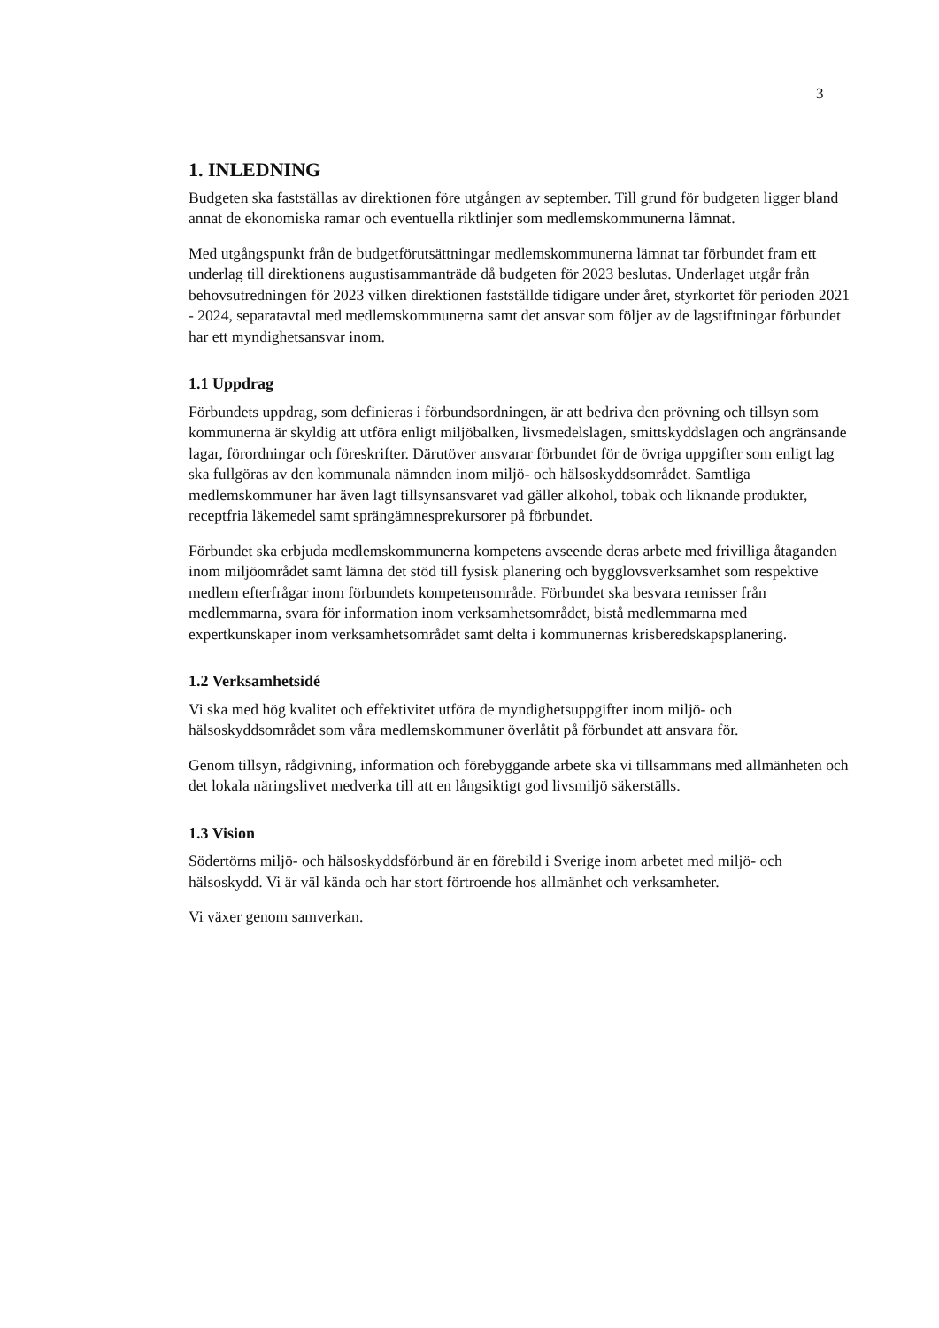3
1. INLEDNING
Budgeten ska fastställas av direktionen före utgången av september. Till grund för budgeten ligger bland annat de ekonomiska ramar och eventuella riktlinjer som medlemskommunerna lämnat.
Med utgångspunkt från de budgetförutsättningar medlemskommunerna lämnat tar förbundet fram ett underlag till direktionens augustisammanträde då budgeten för 2023 beslutas. Underlaget utgår från behovsutredningen för 2023 vilken direktionen fastställde tidigare under året, styrkortet för perioden 2021 - 2024, separatavtal med medlemskommunerna samt det ansvar som följer av de lagstiftningar förbundet har ett myndighetsansvar inom.
1.1 Uppdrag
Förbundets uppdrag, som definieras i förbundsordningen, är att bedriva den prövning och tillsyn som kommunerna är skyldig att utföra enligt miljöbalken, livsmedelslagen, smittskyddslagen och angränsande lagar, förordningar och föreskrifter. Därutöver ansvarar förbundet för de övriga uppgifter som enligt lag ska fullgöras av den kommunala nämnden inom miljö- och hälsoskyddsområdet. Samtliga medlemskommuner har även lagt tillsynsansvaret vad gäller alkohol, tobak och liknande produkter, receptfria läkemedel samt sprängämnesprekursorer på förbundet.
Förbundet ska erbjuda medlemskommunerna kompetens avseende deras arbete med frivilliga åtaganden inom miljöområdet samt lämna det stöd till fysisk planering och bygglovsverksamhet som respektive medlem efterfrågar inom förbundets kompetensområde. Förbundet ska besvara remisser från medlemmarna, svara för information inom verksamhetsområdet, bistå medlemmarna med expertkunskaper inom verksamhetsområdet samt delta i kommunernas krisberedskapsplanering.
1.2 Verksamhetsidé
Vi ska med hög kvalitet och effektivitet utföra de myndighetsuppgifter inom miljö- och hälsoskyddsområdet som våra medlemskommuner överlåtit på förbundet att ansvara för.
Genom tillsyn, rådgivning, information och förebyggande arbete ska vi tillsammans med allmänheten och det lokala näringslivet medverka till att en långsiktigt god livsmiljö säkerställs.
1.3 Vision
Södertörns miljö- och hälsoskyddsförbund är en förebild i Sverige inom arbetet med miljö- och hälsoskydd. Vi är väl kända och har stort förtroende hos allmänhet och verksamheter.
Vi växer genom samverkan.